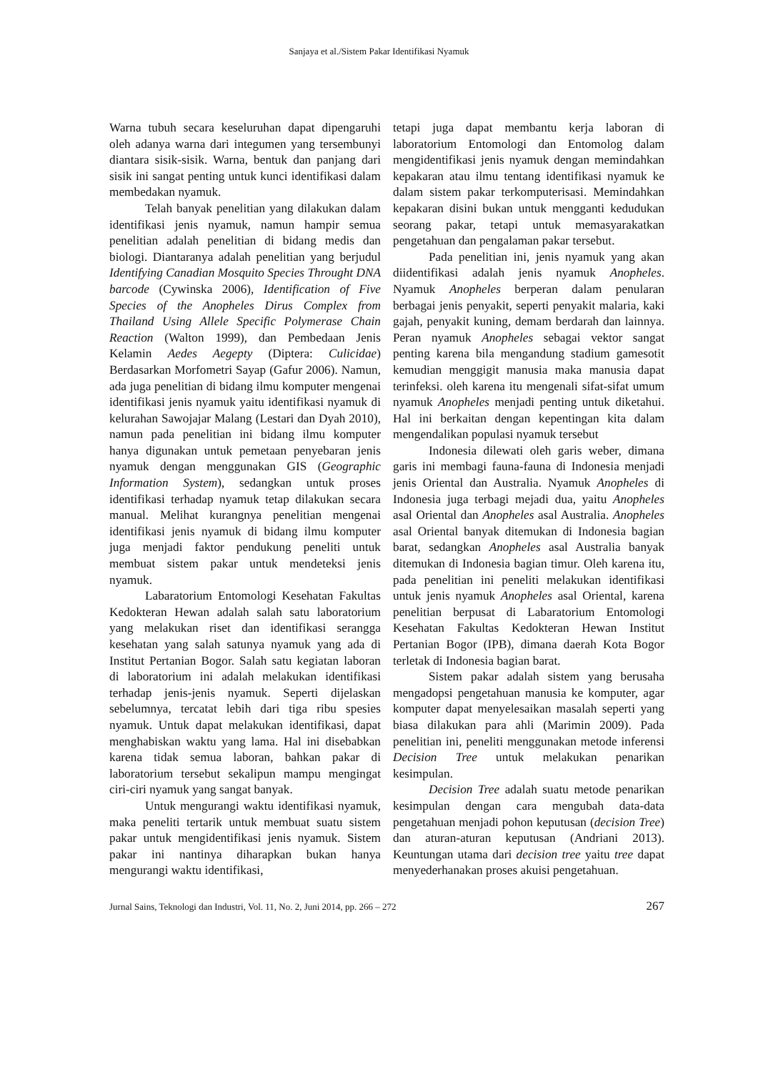Sanjaya et al./Sistem Pakar Identifikasi Nyamuk
Warna tubuh secara keseluruhan dapat dipengaruhi oleh adanya warna dari integumen yang tersembunyi diantara sisik-sisik. Warna, bentuk dan panjang dari sisik ini sangat penting untuk kunci identifikasi dalam membedakan nyamuk.
Telah banyak penelitian yang dilakukan dalam identifikasi jenis nyamuk, namun hampir semua penelitian adalah penelitian di bidang medis dan biologi. Diantaranya adalah penelitian yang berjudul Identifying Canadian Mosquito Species Throught DNA barcode (Cywinska 2006), Identification of Five Species of the Anopheles Dirus Complex from Thailand Using Allele Specific Polymerase Chain Reaction (Walton 1999), dan Pembedaan Jenis Kelamin Aedes Aegepty (Diptera: Culicidae) Berdasarkan Morfometri Sayap (Gafur 2006). Namun, ada juga penelitian di bidang ilmu komputer mengenai identifikasi jenis nyamuk yaitu identifikasi nyamuk di kelurahan Sawojajar Malang (Lestari dan Dyah 2010), namun pada penelitian ini bidang ilmu komputer hanya digunakan untuk pemetaan penyebaran jenis nyamuk dengan menggunakan GIS (Geographic Information System), sedangkan untuk proses identifikasi terhadap nyamuk tetap dilakukan secara manual. Melihat kurangnya penelitian mengenai identifikasi jenis nyamuk di bidang ilmu komputer juga menjadi faktor pendukung peneliti untuk membuat sistem pakar untuk mendeteksi jenis nyamuk.
Labaratorium Entomologi Kesehatan Fakultas Kedokteran Hewan adalah salah satu laboratorium yang melakukan riset dan identifikasi serangga kesehatan yang salah satunya nyamuk yang ada di Institut Pertanian Bogor. Salah satu kegiatan laboran di laboratorium ini adalah melakukan identifikasi terhadap jenis-jenis nyamuk. Seperti dijelaskan sebelumnya, tercatat lebih dari tiga ribu spesies nyamuk. Untuk dapat melakukan identifikasi, dapat menghabiskan waktu yang lama. Hal ini disebabkan karena tidak semua laboran, bahkan pakar di laboratorium tersebut sekalipun mampu mengingat ciri-ciri nyamuk yang sangat banyak.
Untuk mengurangi waktu identifikasi nyamuk, maka peneliti tertarik untuk membuat suatu sistem pakar untuk mengidentifikasi jenis nyamuk. Sistem pakar ini nantinya diharapkan bukan hanya mengurangi waktu identifikasi,
tetapi juga dapat membantu kerja laboran di laboratorium Entomologi dan Entomolog dalam mengidentifikasi jenis nyamuk dengan memindahkan kepakaran atau ilmu tentang identifikasi nyamuk ke dalam sistem pakar terkomputerisasi. Memindahkan kepakaran disini bukan untuk mengganti kedudukan seorang pakar, tetapi untuk memasyarakatkan pengetahuan dan pengalaman pakar tersebut.
Pada penelitian ini, jenis nyamuk yang akan diidentifikasi adalah jenis nyamuk Anopheles. Nyamuk Anopheles berperan dalam penularan berbagai jenis penyakit, seperti penyakit malaria, kaki gajah, penyakit kuning, demam berdarah dan lainnya. Peran nyamuk Anopheles sebagai vektor sangat penting karena bila mengandung stadium gamesotit kemudian menggigit manusia maka manusia dapat terinfeksi. oleh karena itu mengenali sifat-sifat umum nyamuk Anopheles menjadi penting untuk diketahui. Hal ini berkaitan dengan kepentingan kita dalam mengendalikan populasi nyamuk tersebut
Indonesia dilewati oleh garis weber, dimana garis ini membagi fauna-fauna di Indonesia menjadi jenis Oriental dan Australia. Nyamuk Anopheles di Indonesia juga terbagi mejadi dua, yaitu Anopheles asal Oriental dan Anopheles asal Australia. Anopheles asal Oriental banyak ditemukan di Indonesia bagian barat, sedangkan Anopheles asal Australia banyak ditemukan di Indonesia bagian timur. Oleh karena itu, pada penelitian ini peneliti melakukan identifikasi untuk jenis nyamuk Anopheles asal Oriental, karena penelitian berpusat di Labaratorium Entomologi Kesehatan Fakultas Kedokteran Hewan Institut Pertanian Bogor (IPB), dimana daerah Kota Bogor terletak di Indonesia bagian barat.
Sistem pakar adalah sistem yang berusaha mengadopsi pengetahuan manusia ke komputer, agar komputer dapat menyelesaikan masalah seperti yang biasa dilakukan para ahli (Marimin 2009). Pada penelitian ini, peneliti menggunakan metode inferensi Decision Tree untuk melakukan penarikan kesimpulan.
Decision Tree adalah suatu metode penarikan kesimpulan dengan cara mengubah data-data pengetahuan menjadi pohon keputusan (decision Tree) dan aturan-aturan keputusan (Andriani 2013). Keuntungan utama dari decision tree yaitu tree dapat menyederhanakan proses akuisi pengetahuan.
Jurnal Sains, Teknologi dan Industri, Vol. 11, No. 2, Juni 2014, pp. 266 – 272 267